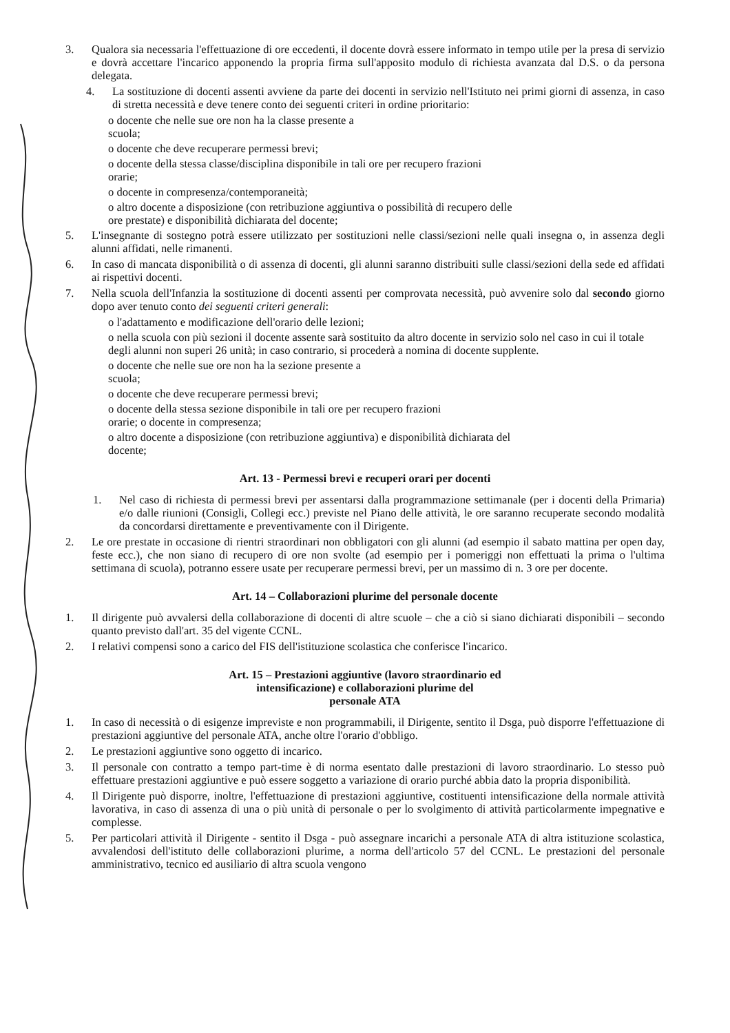3. Qualora sia necessaria l'effettuazione di ore eccedenti, il docente dovrà essere informato in tempo utile per la presa di servizio e dovrà accettare l'incarico apponendo la propria firma sull'apposito modulo di richiesta avanzata dal D.S. o da persona delegata.
4. La sostituzione di docenti assenti avviene da parte dei docenti in servizio nell'Istituto nei primi giorni di assenza, in caso di stretta necessità e deve tenere conto dei seguenti criteri in ordine prioritario:
o docente che nelle sue ore non ha la classe presente a
scuola;
o docente che deve recuperare permessi brevi;
o docente della stessa classe/disciplina disponibile in tali ore per recupero frazioni
orarie;
o docente in compresenza/contemporaneità;
o altro docente a disposizione (con retribuzione aggiuntiva o possibilità di recupero delle
ore prestate) e disponibilità dichiarata del docente;
5. L'insegnante di sostegno potrà essere utilizzato per sostituzioni nelle classi/sezioni nelle quali insegna o, in assenza degli alunni affidati, nelle rimanenti.
6. In caso di mancata disponibilità o di assenza di docenti, gli alunni saranno distribuiti sulle classi/sezioni della sede ed affidati ai rispettivi docenti.
7. Nella scuola dell'Infanzia la sostituzione di docenti assenti per comprovata necessità, può avvenire solo dal secondo giorno dopo aver tenuto conto dei seguenti criteri generali:
o l'adattamento e modificazione dell'orario delle lezioni;
o nella scuola con più sezioni il docente assente sarà sostituito da altro docente in servizio solo nel caso in cui il totale degli alunni non superi 26 unità; in caso contrario, si procederà a nomina di docente supplente.
o docente che nelle sue ore non ha la sezione presente a
scuola;
o docente che deve recuperare permessi brevi;
o docente della stessa sezione disponibile in tali ore per recupero frazioni
orarie; o docente in compresenza;
o altro docente a disposizione (con retribuzione aggiuntiva) e disponibilità dichiarata del
docente;
Art. 13 - Permessi brevi e recuperi orari per docenti
1. Nel caso di richiesta di permessi brevi per assentarsi dalla programmazione settimanale (per i docenti della Primaria) e/o dalle riunioni (Consigli, Collegi ecc.) previste nel Piano delle attività, le ore saranno recuperate secondo modalità da concordarsi direttamente e preventivamente con il Dirigente.
2. Le ore prestate in occasione di rientri straordinari non obbligatori con gli alunni (ad esempio il sabato mattina per open day, feste ecc.), che non siano di recupero di ore non svolte (ad esempio per i pomeriggi non effettuati la prima o l'ultima settimana di scuola), potranno essere usate per recuperare permessi brevi, per un massimo di n. 3 ore per docente.
Art. 14 – Collaborazioni plurime del personale docente
1. Il dirigente può avvalersi della collaborazione di docenti di altre scuole – che a ciò si siano dichiarati disponibili – secondo quanto previsto dall'art. 35 del vigente CCNL.
2. I relativi compensi sono a carico del FIS dell'istituzione scolastica che conferisce l'incarico.
Art. 15 – Prestazioni aggiuntive (lavoro straordinario ed
intensificazione) e collaborazioni plurime del
personale ATA
1. In caso di necessità o di esigenze impreviste e non programmabili, il Dirigente, sentito il Dsga, può disporre l'effettuazione di prestazioni aggiuntive del personale ATA, anche oltre l'orario d'obbligo.
2. Le prestazioni aggiuntive sono oggetto di incarico.
3. Il personale con contratto a tempo part-time è di norma esentato dalle prestazioni di lavoro straordinario. Lo stesso può effettuare prestazioni aggiuntive e può essere soggetto a variazione di orario purché abbia dato la propria disponibilità.
4. Il Dirigente può disporre, inoltre, l'effettuazione di prestazioni aggiuntive, costituenti intensificazione della normale attività lavorativa, in caso di assenza di una o più unità di personale o per lo svolgimento di attività particolarmente impegnative e complesse.
5. Per particolari attività il Dirigente - sentito il Dsga - può assegnare incarichi a personale ATA di altra istituzione scolastica, avvalendosi dell'istituto delle collaborazioni plurime, a norma dell'articolo 57 del CCNL. Le prestazioni del personale amministrativo, tecnico ed ausiliario di altra scuola vengono